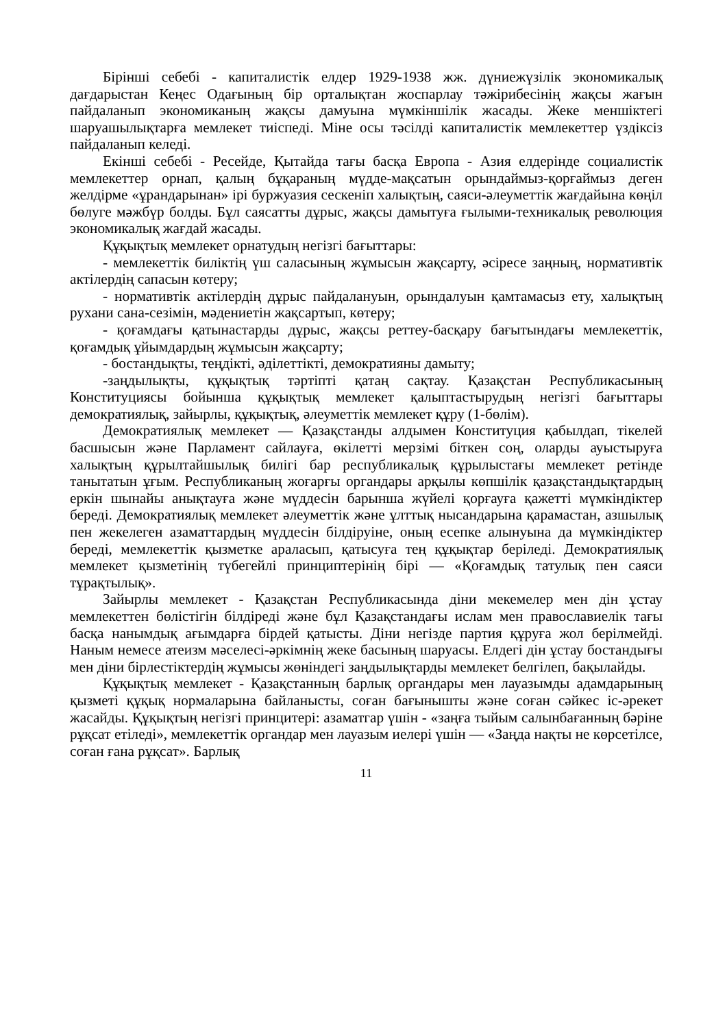Бірінші себебі - капиталистік елдер 1929-1938 жж. дүниежүзілік экономикалық дағдарыстан Кеңес Одағының бір орталықтан жоспарлау тәжірибесінің жақсы жағын пайдаланып экономиканың жақсы дамуына мүмкіншілік жасады. Жеке меншіктегі шаруашылықтарға мемлекет тиіспеді. Міне осы тәсілді капиталистік мемлекеттер үздіксіз пайдаланып келеді.
Екінші себебі - Ресейде, Қытайда тағы басқа Европа - Азия елдерінде социалистік мемлекеттер орнап, қалың бұқараның мүдде-мақсатын орындаймыз-қорғаймыз деген желдірме «ұрандарынан» ірі буржуазия сескеніп халықтың, саяси-әлеуметтік жағдайына көңіл бөлуге мәжбүр болды. Бұл саясатты дұрыс, жақсы дамытуға ғылыми-техникалық революция экономикалық жағдай жасады.
Құқықтық мемлекет орнатудың негізгі бағыттары:
- мемлекеттік биліктің үш саласының жұмысын жақсарту, әсіресе заңның, нормативтік актілердің сапасын көтеру;
- нормативтік актілердің дұрыс пайдалануын, орындалуын қамтамасыз ету, халықтың рухани сана-сезімін, мәдениетін жақсартып, көтеру;
- қоғамдағы қатынастарды дұрыс, жақсы реттеу-басқару бағытындағы мемлекеттік, қоғамдық ұйымдардың жұмысын жақсарту;
- бостандықты, теңдікті, әділеттікті, демократияны дамыту;
-заңдылықты, құқықтық тәртіпті қатаң сақтау. Қазақстан Республикасының Конституциясы бойынша құқықтық мемлекет қалыптастырудың негізгі бағыттары демократиялық, зайырлы, құқықтық, әлеуметтік мемлекет құру (1-бөлім).
Демократиялық мемлекет — Қазақстанды алдымен Конституция қабылдап, тікелей басшысын және Парламент сайлауға, өкілетті мерзімі біткен соң, оларды ауыстыруға халықтың құрылтайшылық билігі бар республикалық құрылыстағы мемлекет ретінде танытатын ұғым. Республиканың жоғарғы органдары арқылы көпшілік қазақстандықтардың еркін шынайы анықтауға және мүддесін барынша жүйелі қорғауға қажетті мүмкіндіктер береді. Демократиялық мемлекет әлеуметтік және ұлттық нысандарына қарамастан, азшылық пен жекелеген азаматтардың мүддесін білдіруіне, оның есепке алынуына да мүмкіндіктер береді, мемлекеттік қызметке араласып, қатысуға тең құқықтар беріледі. Демократиялық мемлекет қызметінің түбегейлі принциптерінің бірі — «Қоғамдық татулық пен саяси тұрақтылық».
Зайырлы мемлекет - Қазақстан Республикасында діни мекемелер мен дін ұстау мемлекеттен бөлістігін білдіреді және бұл Қазақстандағы ислам мен православиелік тағы басқа нанымдық ағымдарға бірдей қатысты. Діни негізде партия құруға жол берілмейді. Наным немесе атеизм мәселесі-әркімнің жеке басының шаруасы. Елдегі дін ұстау бостандығы мен діни бірлестіктердің жұмысы жөніндегі заңдылықтарды мемлекет белгілеп, бақылайды.
Құқықтық мемлекет - Қазақстанның барлық органдары мен лауазымды адамдарының қызметі құқық нормаларына байланысты, соған бағынышты және соған сәйкес іс-әрекет жасайды. Құқықтың негізгі принцитері: азаматгар үшін - «заңға тыйым салынбағанның бәріне рұқсат етіледі», мемлекеттік органдар мен лауазым иелері үшін — «Заңда нақты не көрсетілсе, соған ғана рұқсат». Барлық
11